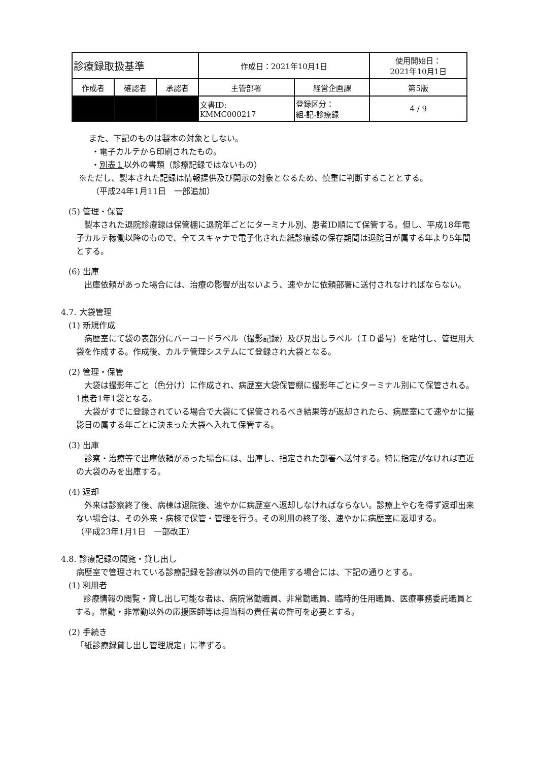| 診療録取扱基準 | | | 作成日：2021年10月1日 | | 使用開始日： 2021年10月1日 |
| 作成者 | 確認者 | 承認者 | 主管部署 | 経営企画課 | 第5版 |
| | | | 文書ID: KMMC000217 | 登録区分： 組-記-診療録 | 4 / 9 |
また、下記のものは製本の対象としない。
・電子カルテから印刷されたもの。
・別表１以外の書類（診療記録ではないもの）
※ただし、製本された記録は情報提供及び開示の対象となるため、慎重に判断することとする。
（平成24年1月11日　一部追加）
(5) 管理・保管
　製本された退院診療録は保管棚に退院年ごとにターミナル別、患者ID順にて保管する。但し、平成18年電子カルテ稼働以降のもので、全てスキャナで電子化された紙診療録の保存期間は退院日が属する年より5年間とする。
(6) 出庫
　出庫依頼があった場合には、治療の影響が出ないよう、速やかに依頼部署に送付されなければならない。
4.7. 大袋管理
(1) 新規作成
　病歴室にて袋の表部分にバーコードラベル（撮影記録）及び見出しラベル（ＩＤ番号）を貼付し、管理用大袋を作成する。作成後、カルテ管理システムにて登録され大袋となる。
(2) 管理・保管
　大袋は撮影年ごと（色分け）に作成され、病歴室大袋保管棚に撮影年ごとにターミナル別にて保管される。1患者1年1袋となる。
　大袋がすでに登録されている場合で大袋にて保管されるべき結果等が返却されたら、病歴室にて速やかに撮影日の属する年ごとに決まった大袋へ入れて保管する。
(3) 出庫
　診察・治療等で出庫依頼があった場合には、出庫し、指定された部署へ送付する。特に指定がなければ直近の大袋のみを出庫する。
(4) 返却
　外来は診察終了後、病棟は退院後、速やかに病歴室へ返却しなければならない。診療上やむを得ず返却出来ない場合は、その外来・病棟で保管・管理を行う。その利用の終了後、速やかに病歴室に返却する。
（平成23年1月1日　一部改正）
4.8. 診療記録の閲覧・貸し出し
病歴室で管理されている診療記録を診療以外の目的で使用する場合には、下記の通りとする。
(1) 利用者
　診療情報の閲覧・貸し出し可能な者は、病院常勤職員、非常勤職員、臨時的任用職員、医療事務委託職員とする。常勤・非常勤以外の応援医師等は担当科の責任者の許可を必要とする。
(2) 手続き
「紙診療録貸し出し管理規定」に準ずる。